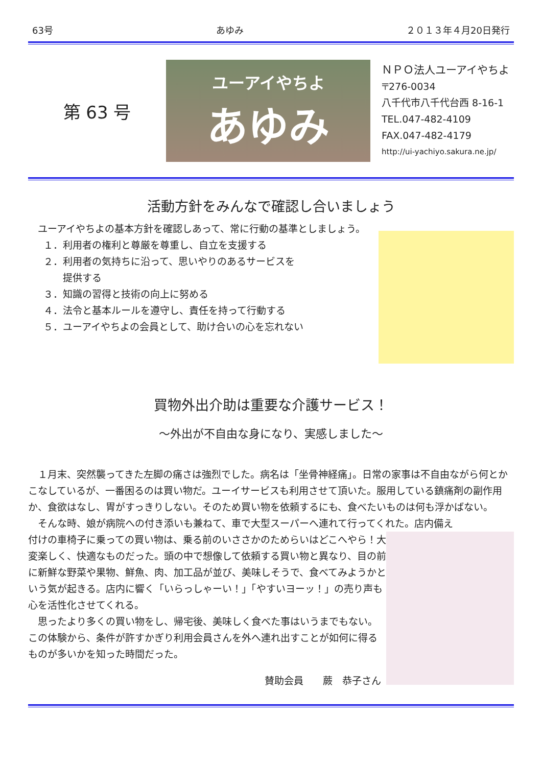63号 あゆみ ２０１３年４月20日発行
第 63 号
ユーアイやちよ
あゆみ
ＮＰＯ法人ユーアイやちよ
〒276-0034
八千代市八千代台西 8-16-1
TEL.047-482-4109
FAX.047-482-4179
http://ui-yachiyo.sakura.ne.jp/
活動方針をみんなで確認し合いましょう
　ユーアイやちよの基本方針を確認しあって、常に行動の基準としましょう。
１．利用者の権利と尊厳を尊重し、自立を支援する
２．利用者の気持ちに沿って、思いやりのあるサービスを
　　提供する
３．知識の習得と技術の向上に努める
４．法令と基本ルールを遵守し、責任を持って行動する
５．ユーアイやちよの会員として、助け合いの心を忘れない
買物外出介助は重要な介護サービス！
～外出が不自由な身になり、実感しました～
　１月末、突然襲ってきた左脚の痛さは強烈でした。病名は「坐骨神経痛」。日常の家事は不自由ながら何とかこなしているが、一番困るのは買い物だ。ユーイサービスも利用させて頂いた。服用している鎮痛剤の副作用か、食欲はなし、胃がすっきりしない。そのため買い物を依頼するにも、食べたいものは何も浮かばない。
　そんな時、娘が病院への付き添いも兼ねて、車で大型スーパーへ連れて行ってくれた。店内備え
付けの車椅子に乗っての買い物は、乗る前のいささかのためらいはどこへやら！大変楽しく、快適なものだった。頭の中で想像して依頼する買い物と異なり、目の前に新鮮な野菜や果物、鮮魚、肉、加工品が並び、美味しそうで、食べてみようかという気が起きる。店内に響く「いらっしゃーい！」「やすいヨーッ！」の売り声も心を活性化させてくれる。
　思ったより多くの買い物をし、帰宅後、美味しく食べた事はいうまでもない。この体験から、条件が許すかぎり利用会員さんを外へ連れ出すことが如何に得るものが多いかを知った時間だった。
賛助会員　　蕨　恭子さん